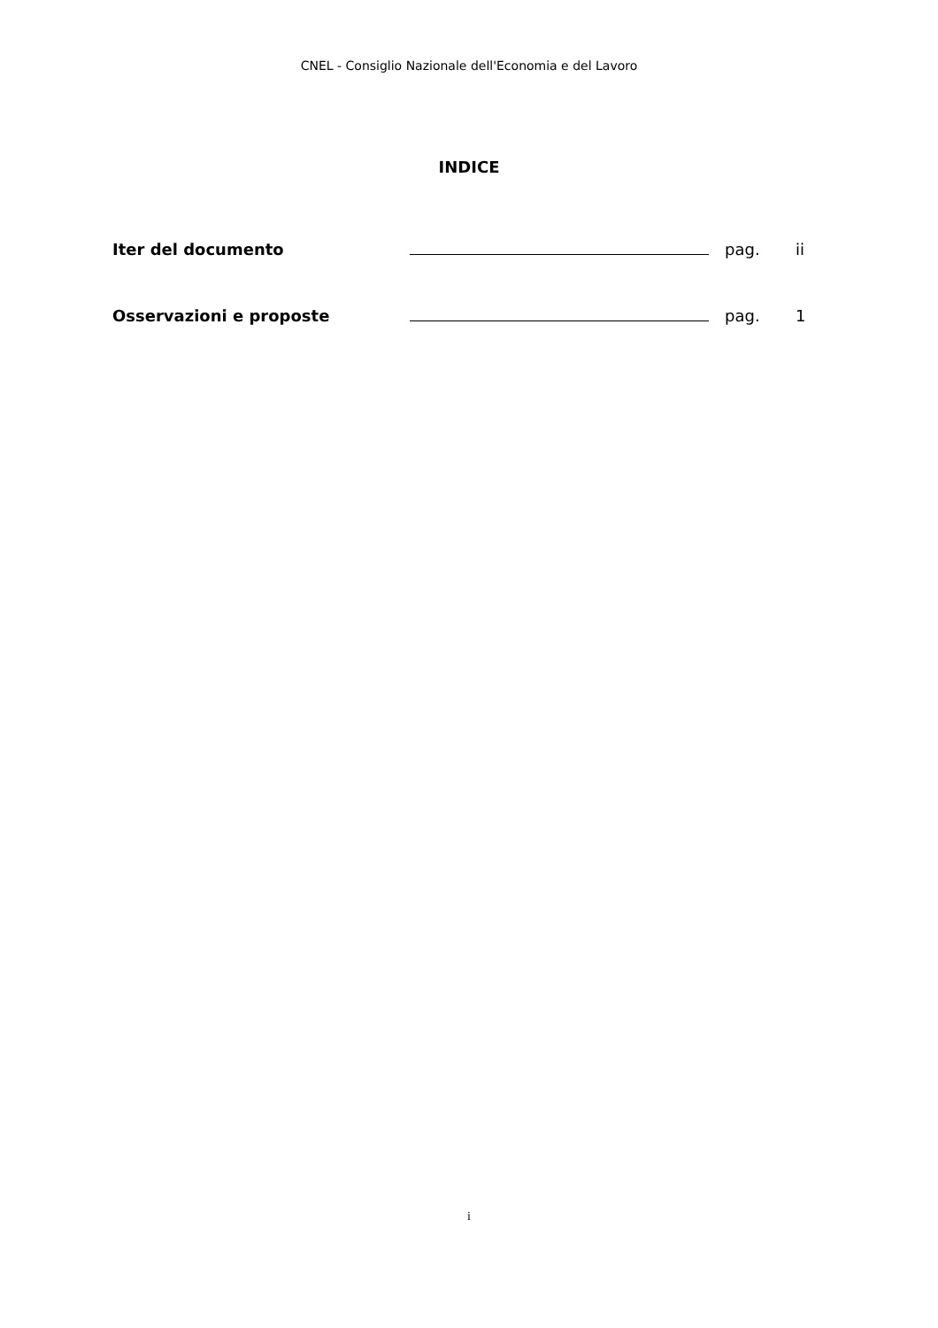CNEL - Consiglio Nazionale dell'Economia e del Lavoro
INDICE
Iter del documento pag. ii
Osservazioni e proposte pag. 1
i